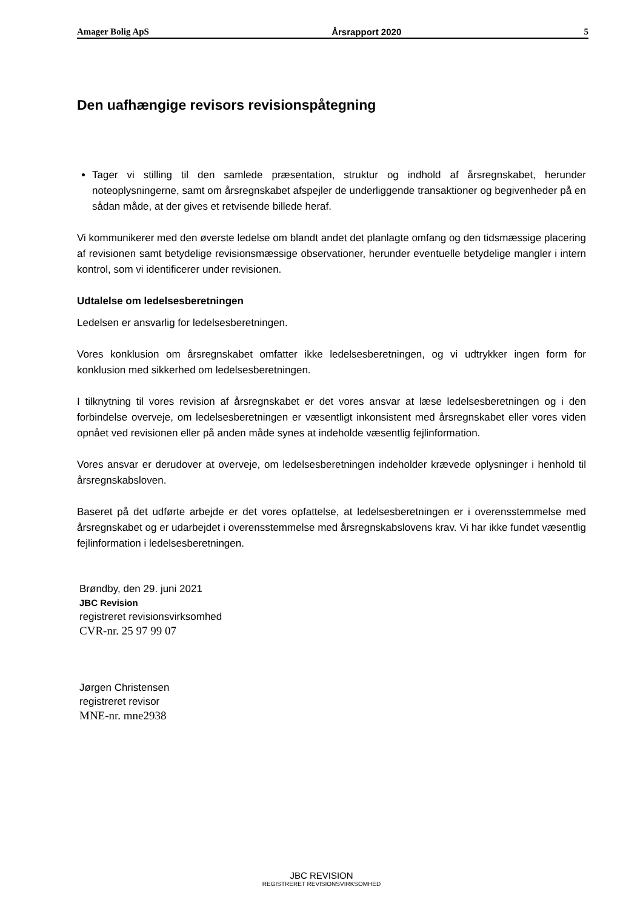Amager Bolig ApS Årsrapport 2020 5
Den uafhængige revisors revisionspåtegning
Tager vi stilling til den samlede præsentation, struktur og indhold af årsregnskabet, herunder noteoplysningerne, samt om årsregnskabet afspejler de underliggende transaktioner og begivenheder på en sådan måde, at der gives et retvisende billede heraf.
Vi kommunikerer med den øverste ledelse om blandt andet det planlagte omfang og den tidsmæssige placering af revisionen samt betydelige revisionsmæssige observationer, herunder eventuelle betydelige mangler i intern kontrol, som vi identificerer under revisionen.
Udtalelse om ledelsesberetningen
Ledelsen er ansvarlig for ledelsesberetningen.
Vores konklusion om årsregnskabet omfatter ikke ledelsesberetningen, og vi udtrykker ingen form for konklusion med sikkerhed om ledelsesberetningen.
I tilknytning til vores revision af årsregnskabet er det vores ansvar at læse ledelsesberetningen og i den forbindelse overveje, om ledelsesberetningen er væsentligt inkonsistent med årsregnskabet eller vores viden opnået ved revisionen eller på anden måde synes at indeholde væsentlig fejlinformation.
Vores ansvar er derudover at overveje, om ledelsesberetningen indeholder krævede oplysninger i henhold til årsregnskabsloven.
Baseret på det udførte arbejde er det vores opfattelse, at ledelsesberetningen er i overensstemmelse med årsregnskabet og er udarbejdet i overensstemmelse med årsregnskabslovens krav. Vi har ikke fundet væsentlig fejlinformation i ledelsesberetningen.
Brøndby, den 29. juni 2021
JBC Revision
registreret revisionsvirksomhed
CVR-nr. 25 97 99 07
Jørgen Christensen
registreret revisor
MNE-nr. mne2938
JBC REVISION
REGISTRERET REVISIONSVIRKSOMHED